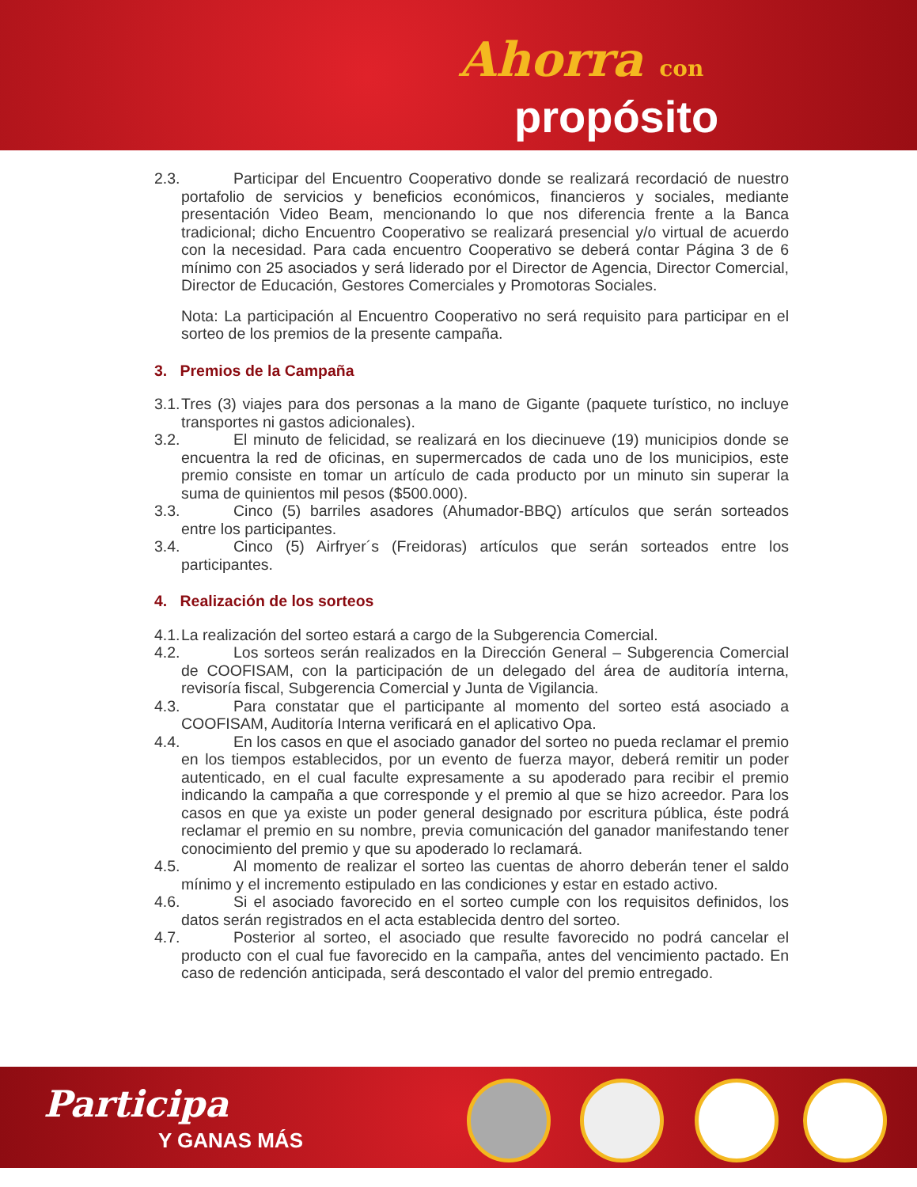Ahorra con
propósito
2.3.
Participar del Encuentro Cooperativo donde se realizará recordació de nuestro portafolio de servicios y beneficios económicos, financieros y sociales, mediante presentación Video Beam, mencionando lo que nos diferencia frente a la Banca tradicional; dicho Encuentro Cooperativo se realizará presencial y/o virtual de acuerdo con la necesidad. Para cada encuentro Cooperativo se deberá contar Página 3 de 6 mínimo con 25 asociados y será liderado por el Director de Agencia, Director Comercial, Director de Educación, Gestores Comerciales y Promotoras Sociales.
Nota: La participación al Encuentro Cooperativo no será requisito para participar en el sorteo de los premios de la presente campaña.
3. Premios de la Campaña
3.1.
Tres (3) viajes para dos personas a la mano de Gigante (paquete turístico, no incluye transportes ni gastos adicionales).
3.2.
El minuto de felicidad, se realizará en los diecinueve (19) municipios donde se encuentra la red de oficinas, en supermercados de cada uno de los municipios, este premio consiste en tomar un artículo de cada producto por un minuto sin superar la suma de quinientos mil pesos ($500.000).
3.3.
Cinco (5) barriles asadores (Ahumador-BBQ) artículos que serán sorteados entre los participantes.
3.4.
Cinco (5) Airfryer´s (Freidoras) artículos que serán sorteados entre los participantes.
4. Realización de los sorteos
4.1.
La realización del sorteo estará a cargo de la Subgerencia Comercial.
4.2.
Los sorteos serán realizados en la Dirección General – Subgerencia Comercial de COOFISAM, con la participación de un delegado del área de auditoría interna, revisoría fiscal, Subgerencia Comercial y Junta de Vigilancia.
4.3.
Para constatar que el participante al momento del sorteo está asociado a COOFISAM, Auditoría Interna verificará en el aplicativo Opa.
4.4.
En los casos en que el asociado ganador del sorteo no pueda reclamar el premio en los tiempos establecidos, por un evento de fuerza mayor, deberá remitir un poder autenticado, en el cual faculte expresamente a su apoderado para recibir el premio indicando la campaña a que corresponde y el premio al que se hizo acreedor. Para los casos en que ya existe un poder general designado por escritura pública, éste podrá reclamar el premio en su nombre, previa comunicación del ganador manifestando tener conocimiento del premio y que su apoderado lo reclamará.
4.5.
Al momento de realizar el sorteo las cuentas de ahorro deberán tener el saldo mínimo y el incremento estipulado en las condiciones y estar en estado activo.
4.6.
Si el asociado favorecido en el sorteo cumple con los requisitos definidos, los datos serán registrados en el acta establecida dentro del sorteo.
4.7.
Posterior al sorteo, el asociado que resulte favorecido no podrá cancelar el producto con el cual fue favorecido en la campaña, antes del vencimiento pactado. En caso de redención anticipada, será descontado el valor del premio entregado.
Participa
Y GANAS MÁS